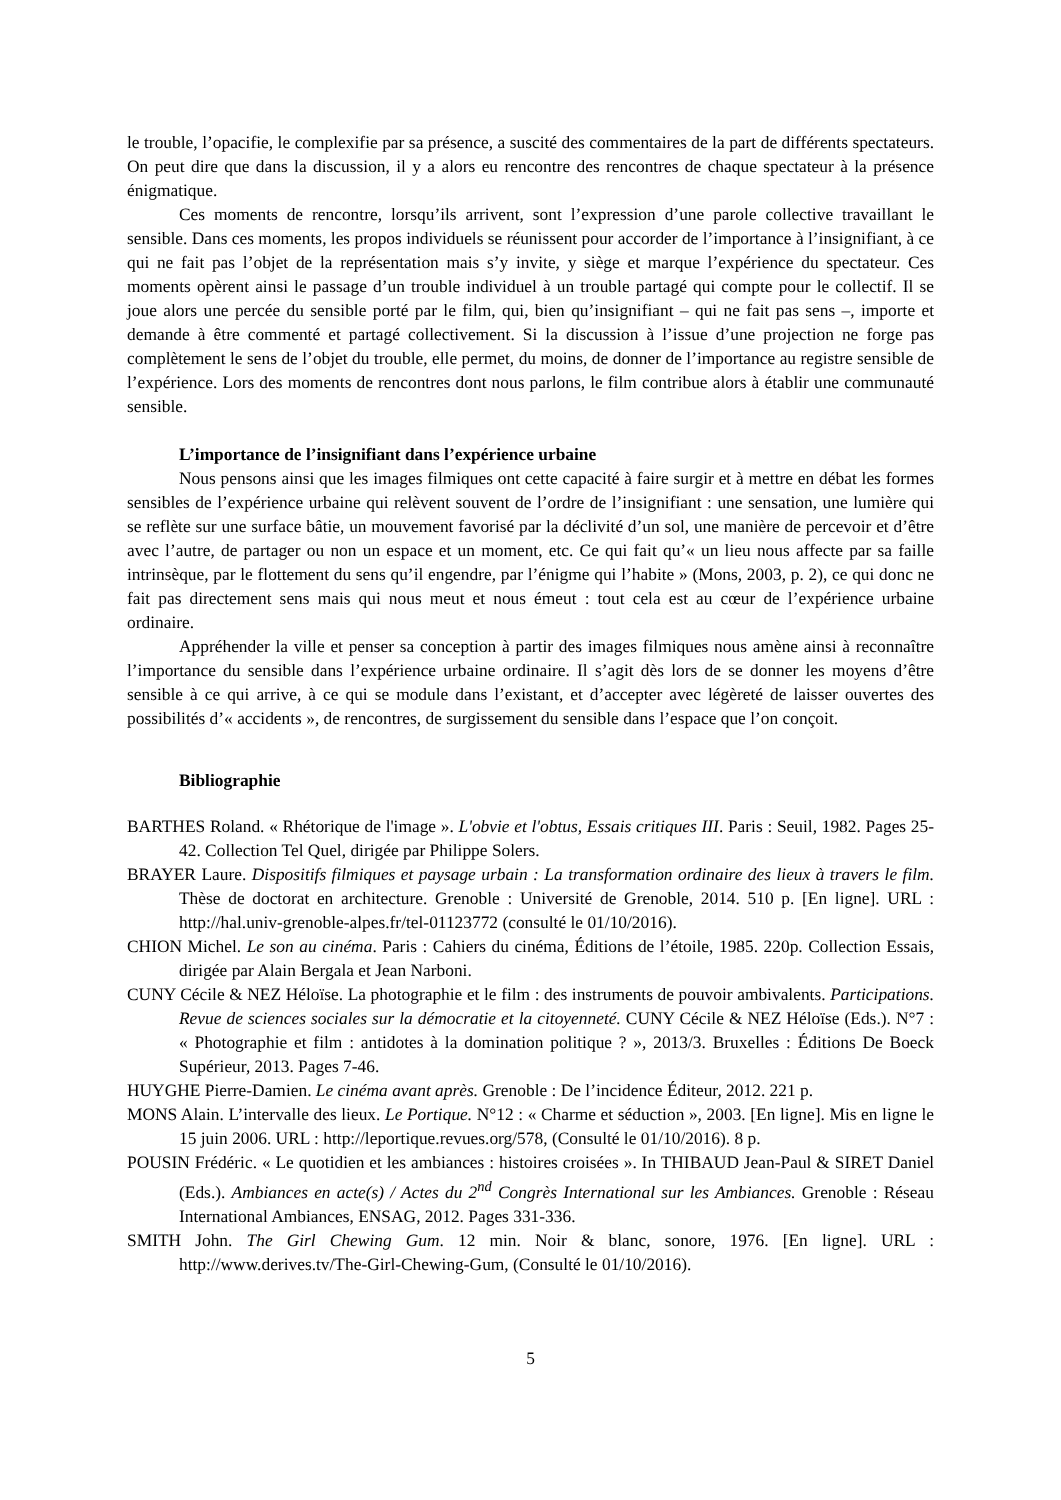le trouble, l’opacifie, le complexifie par sa présence, a suscité des commentaires de la part de différents spectateurs. On peut dire que dans la discussion, il y a alors eu rencontre des rencontres de chaque spectateur à la présence énigmatique.
Ces moments de rencontre, lorsqu’ils arrivent, sont l’expression d’une parole collective travaillant le sensible. Dans ces moments, les propos individuels se réunissent pour accorder de l’importance à l’insignifiant, à ce qui ne fait pas l’objet de la représentation mais s’y invite, y siège et marque l’expérience du spectateur. Ces moments opèrent ainsi le passage d’un trouble individuel à un trouble partagé qui compte pour le collectif. Il se joue alors une percée du sensible porté par le film, qui, bien qu’insignifiant – qui ne fait pas sens –, importe et demande à être commenté et partagé collectivement. Si la discussion à l’issue d’une projection ne forge pas complètement le sens de l’objet du trouble, elle permet, du moins, de donner de l’importance au registre sensible de l’expérience. Lors des moments de rencontres dont nous parlons, le film contribue alors à établir une communauté sensible.
L’importance de l’insignifiant dans l’expérience urbaine
Nous pensons ainsi que les images filmiques ont cette capacité à faire surgir et à mettre en débat les formes sensibles de l’expérience urbaine qui relèvent souvent de l’ordre de l’insignifiant : une sensation, une lumière qui se reflète sur une surface bâtie, un mouvement favorisé par la déclivité d’un sol, une manière de percevoir et d’être avec l’autre, de partager ou non un espace et un moment, etc. Ce qui fait qu’« un lieu nous affecte par sa faille intrinsèque, par le flottement du sens qu’il engendre, par l’énigme qui l’habite » (Mons, 2003, p. 2), ce qui donc ne fait pas directement sens mais qui nous meut et nous émeut : tout cela est au cœur de l’expérience urbaine ordinaire.
Appréhender la ville et penser sa conception à partir des images filmiques nous amène ainsi à reconnaître l’importance du sensible dans l’expérience urbaine ordinaire. Il s’agit dès lors de se donner les moyens d’être sensible à ce qui arrive, à ce qui se module dans l’existant, et d’accepter avec légèreté de laisser ouvertes des possibilités d’« accidents », de rencontres, de surgissement du sensible dans l’espace que l’on conçoit.
Bibliographie
BARTHES Roland. « Rhétorique de l'image ». L'obvie et l'obtus, Essais critiques III. Paris : Seuil, 1982. Pages 25-42. Collection Tel Quel, dirigée par Philippe Solers.
BRAYER Laure. Dispositifs filmiques et paysage urbain : La transformation ordinaire des lieux à travers le film. Thèse de doctorat en architecture. Grenoble : Université de Grenoble, 2014. 510 p. [En ligne]. URL : http://hal.univ-grenoble-alpes.fr/tel-01123772 (consulté le 01/10/2016).
CHION Michel. Le son au cinéma. Paris : Cahiers du cinéma, Éditions de l’étoile, 1985. 220p. Collection Essais, dirigée par Alain Bergala et Jean Narboni.
CUNY Cécile & NEZ Héloïse. La photographie et le film : des instruments de pouvoir ambivalents. Participations. Revue de sciences sociales sur la démocratie et la citoyenneté. CUNY Cécile & NEZ Héloïse (Eds.). N°7 : « Photographie et film : antidotes à la domination politique ? », 2013/3. Bruxelles : Éditions De Boeck Supérieur, 2013. Pages 7-46.
HUYGHE Pierre-Damien. Le cinéma avant après. Grenoble : De l’incidence Éditeur, 2012. 221 p.
MONS Alain. L’intervalle des lieux. Le Portique. N°12 : « Charme et séduction », 2003. [En ligne]. Mis en ligne le 15 juin 2006. URL : http://leportique.revues.org/578, (Consulté le 01/10/2016). 8 p.
POUSIN Frédéric. « Le quotidien et les ambiances : histoires croisées ». In THIBAUD Jean-Paul & SIRET Daniel (Eds.). Ambiances en acte(s) / Actes du 2<sup>nd</sup> Congrès International sur les Ambiances. Grenoble : Réseau International Ambiances, ENSAG, 2012. Pages 331-336.
SMITH John. The Girl Chewing Gum. 12 min. Noir & blanc, sonore, 1976. [En ligne]. URL : http://www.derives.tv/The-Girl-Chewing-Gum, (Consulté le 01/10/2016).
5